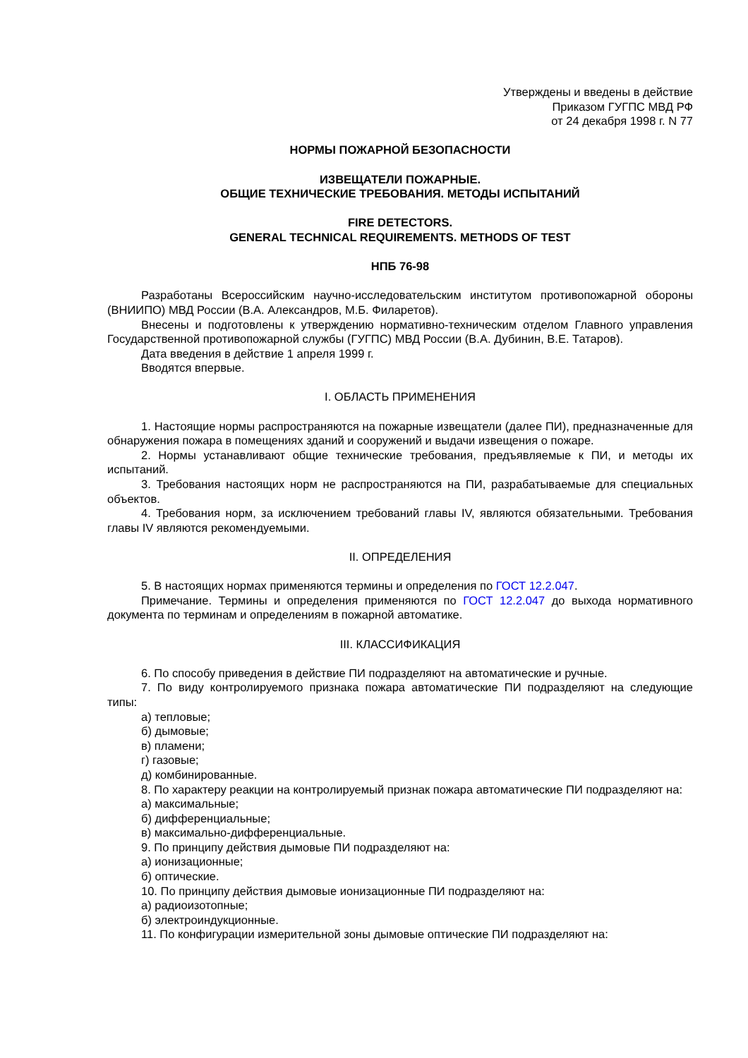Утверждены и введены в действие
Приказом ГУГПС МВД РФ
от 24 декабря 1998 г. N 77
НОРМЫ ПОЖАРНОЙ БЕЗОПАСНОСТИ
ИЗВЕЩАТЕЛИ ПОЖАРНЫЕ.
ОБЩИЕ ТЕХНИЧЕСКИЕ ТРЕБОВАНИЯ. МЕТОДЫ ИСПЫТАНИЙ
FIRE DETECTORS.
GENERAL TECHNICAL REQUIREMENTS. METHODS OF TEST
НПБ 76-98
Разработаны Всероссийским научно-исследовательским институтом противопожарной обороны (ВНИИПО) МВД России (В.А. Александров, М.Б. Филаретов).
Внесены и подготовлены к утверждению нормативно-техническим отделом Главного управления Государственной противопожарной службы (ГУГПС) МВД России (В.А. Дубинин, В.Е. Татаров).
Дата введения в действие 1 апреля 1999 г.
Вводятся впервые.
I. ОБЛАСТЬ ПРИМЕНЕНИЯ
1. Настоящие нормы распространяются на пожарные извещатели (далее ПИ), предназначенные для обнаружения пожара в помещениях зданий и сооружений и выдачи извещения о пожаре.
2. Нормы устанавливают общие технические требования, предъявляемые к ПИ, и методы их испытаний.
3. Требования настоящих норм не распространяются на ПИ, разрабатываемые для специальных объектов.
4. Требования норм, за исключением требований главы IV, являются обязательными. Требования главы IV являются рекомендуемыми.
II. ОПРЕДЕЛЕНИЯ
5. В настоящих нормах применяются термины и определения по ГОСТ 12.2.047.
Примечание. Термины и определения применяются по ГОСТ 12.2.047 до выхода нормативного документа по терминам и определениям в пожарной автоматике.
III. КЛАССИФИКАЦИЯ
6. По способу приведения в действие ПИ подразделяют на автоматические и ручные.
7. По виду контролируемого признака пожара автоматические ПИ подразделяют на следующие типы:
а) тепловые;
б) дымовые;
в) пламени;
г) газовые;
д) комбинированные.
8. По характеру реакции на контролируемый признак пожара автоматические ПИ подразделяют на:
а) максимальные;
б) дифференциальные;
в) максимально-дифференциальные.
9. По принципу действия дымовые ПИ подразделяют на:
а) ионизационные;
б) оптические.
10. По принципу действия дымовые ионизационные ПИ подразделяют на:
а) радиоизотопные;
б) электроиндукционные.
11. По конфигурации измерительной зоны дымовые оптические ПИ подразделяют на: